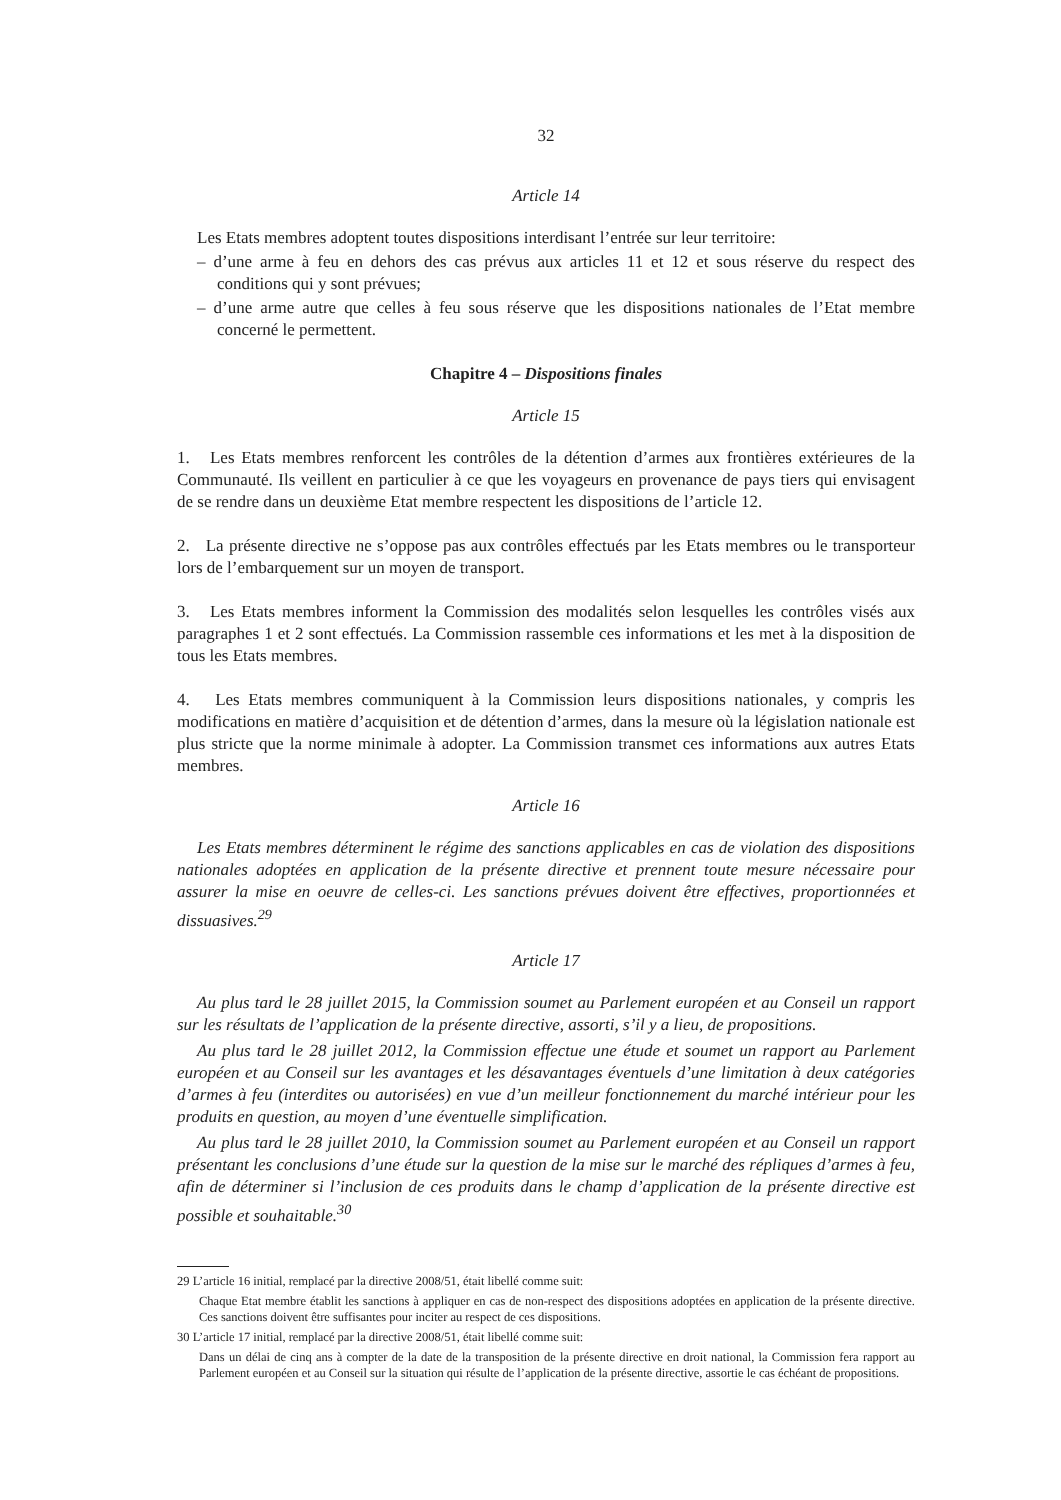32
Article 14
Les Etats membres adoptent toutes dispositions interdisant l’entrée sur leur territoire:
– d’une arme à feu en dehors des cas prévus aux articles 11 et 12 et sous réserve du respect des conditions qui y sont prévues;
– d’une arme autre que celles à feu sous réserve que les dispositions nationales de l’Etat membre concerné le permettent.
Chapitre 4 – Dispositions finales
Article 15
1. Les Etats membres renforcent les contrôles de la détention d’armes aux frontières extérieures de la Communauté. Ils veillent en particulier à ce que les voyageurs en provenance de pays tiers qui envisagent de se rendre dans un deuxième Etat membre respectent les dispositions de l’article 12.
2. La présente directive ne s’oppose pas aux contrôles effectués par les Etats membres ou le transporteur lors de l’embarquement sur un moyen de transport.
3. Les Etats membres informent la Commission des modalités selon lesquelles les contrôles visés aux paragraphes 1 et 2 sont effectués. La Commission rassemble ces informations et les met à la disposition de tous les Etats membres.
4. Les Etats membres communiquent à la Commission leurs dispositions nationales, y compris les modifications en matière d’acquisition et de détention d’armes, dans la mesure où la législation nationale est plus stricte que la norme minimale à adopter. La Commission transmet ces informations aux autres Etats membres.
Article 16
Les Etats membres déterminent le régime des sanctions applicables en cas de violation des dispositions nationales adoptées en application de la présente directive et prennent toute mesure nécessaire pour assurer la mise en oeuvre de celles-ci. Les sanctions prévues doivent être effectives, proportionnées et dissuasives.<sup>29</sup>
Article 17
Au plus tard le 28 juillet 2015, la Commission soumet au Parlement européen et au Conseil un rapport sur les résultats de l’application de la présente directive, assorti, s’il y a lieu, de propositions.
Au plus tard le 28 juillet 2012, la Commission effectue une étude et soumet un rapport au Parlement européen et au Conseil sur les avantages et les désavantages éventuels d’une limitation à deux catégories d’armes à feu (interdites ou autorisées) en vue d’un meilleur fonctionnement du marché intérieur pour les produits en question, au moyen d’une éventuelle simplification.
Au plus tard le 28 juillet 2010, la Commission soumet au Parlement européen et au Conseil un rapport présentant les conclusions d’une étude sur la question de la mise sur le marché des répliques d’armes à feu, afin de déterminer si l’inclusion de ces produits dans le champ d’application de la présente directive est possible et souhaitable.<sup>30</sup>
29 L’article 16 initial, remplacé par la directive 2008/51, était libellé comme suit:
Chaque Etat membre établit les sanctions à appliquer en cas de non-respect des dispositions adoptées en application de la présente directive. Ces sanctions doivent être suffisantes pour inciter au respect de ces dispositions.
30 L’article 17 initial, remplacé par la directive 2008/51, était libellé comme suit:
Dans un délai de cinq ans à compter de la date de la transposition de la présente directive en droit national, la Commission fera rapport au Parlement européen et au Conseil sur la situation qui résulte de l’application de la présente directive, assortie le cas échéant de propositions.